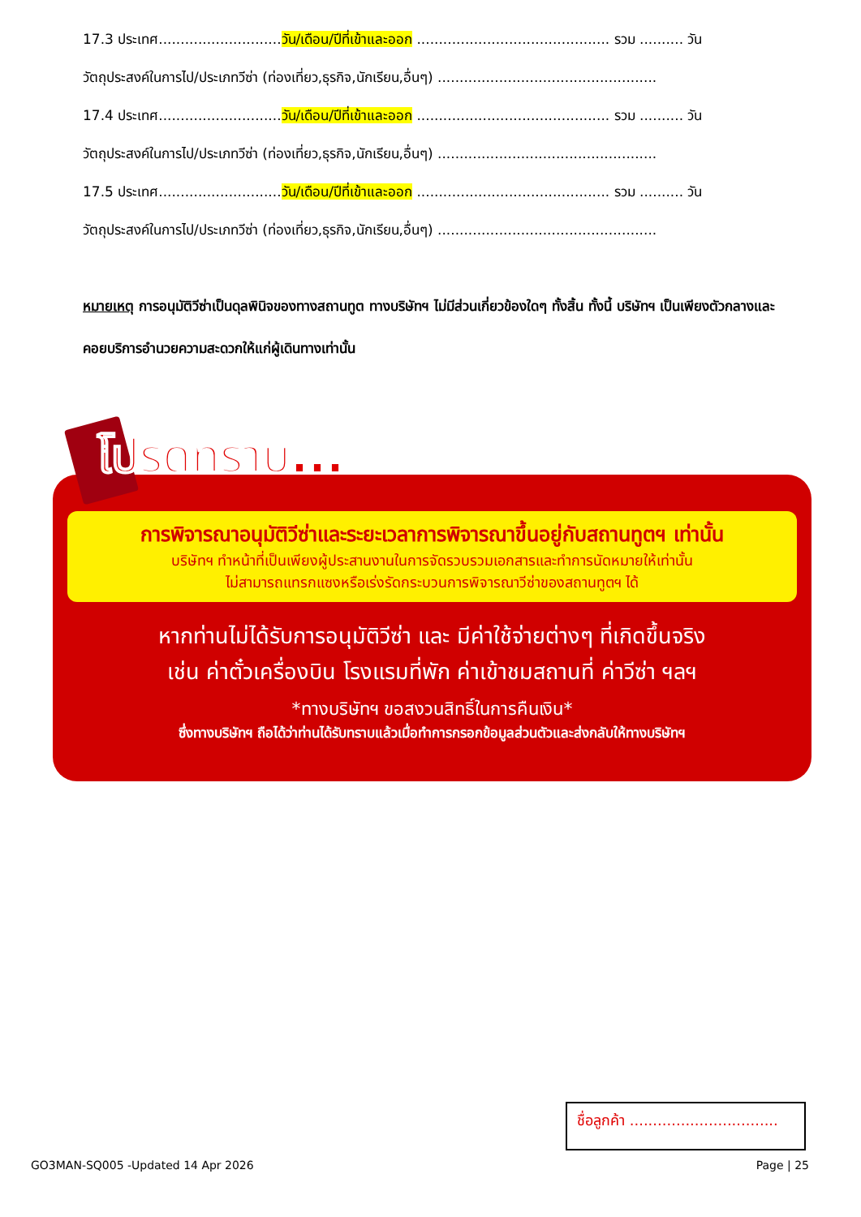17.3 ประเทศ............................วัน/เดือน/ปีที่เข้าและออก ............................................ รวม .......... วัน
วัตถุประสงค์ในการไป/ประเภทวีซ่า (ท่องเที่ยว,ธุรกิจ,นักเรียน,อื่นๆ) ..................................................
17.4 ประเทศ............................วัน/เดือน/ปีที่เข้าและออก ............................................ รวม .......... วัน
วัตถุประสงค์ในการไป/ประเภทวีซ่า (ท่องเที่ยว,ธุรกิจ,นักเรียน,อื่นๆ) ..................................................
17.5 ประเทศ............................วัน/เดือน/ปีที่เข้าและออก ............................................ รวม .......... วัน
วัตถุประสงค์ในการไป/ประเภทวีซ่า (ท่องเที่ยว,ธุรกิจ,นักเรียน,อื่นๆ) ..................................................
หมายเหตุ การอนุมัติวีซ่าเป็นดุลพินิจของทางสถานทูต ทางบริษัทฯ ไม่มีส่วนเกี่ยวข้องใดๆ ทั้งสิ้น ทั้งนี้ บริษัทฯ เป็นเพียงตัวกลางและคอยบริการอำนวยความสะดวกให้แก่ผู้เดินทางเท่านั้น
การพิจารณาอนุมัติวีซ่าและระยะเวลาการพิจารณาขึ้นอยู่กับสถานทูตฯ เท่านั้น
บริษัทฯ ทำหน้าที่เป็นเพียงผู้ประสานงานในการจัดรวบรวมเอกสารและทำการนัดหมายให้เท่านั้น
ไม่สามารถแทรกแซงหรือเร่งรัดกระบวนการพิจารณาวีซ่าของสถานทูตฯ ได้
หากท่านไม่ได้รับการอนุมัติวีซ่า และ มีค่าใช้จ่ายต่างๆ ที่เกิดขึ้นจริง
เช่น ค่าตั๋วเครื่องบิน โรงแรมที่พัก ค่าเข้าชมสถานที่ ค่าวีซ่า ฯลฯ
*ทางบริษัทฯ ขอสงวนสิทธิ์ในการคืนเงิน*
ซึ่งทางบริษัทฯ ถือได้ว่าท่านได้รับทราบแล้วเมื่อทำการกรอกข้อมูลส่วนตัวและส่งกลับให้ทางบริษัทฯ
โปรดทราบ...
ชื่อลูกค้า ................................
GO3MAN-SQ005 -Updated 14 Apr 2026 Page | 25